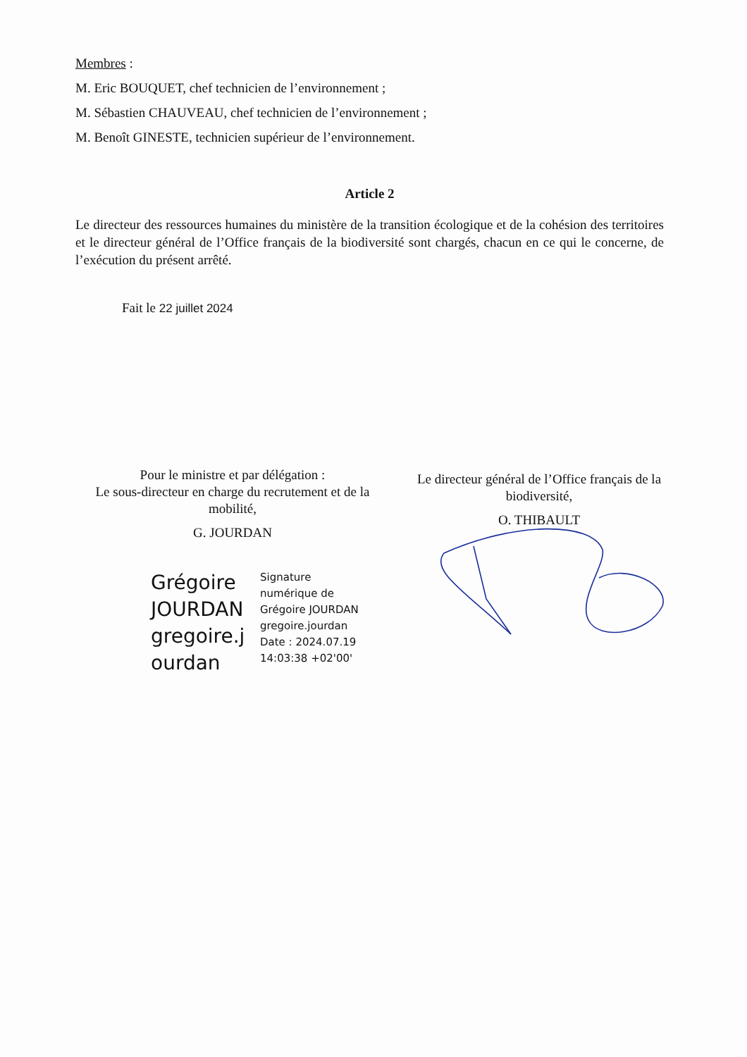Membres :
M. Eric BOUQUET, chef technicien de l’environnement ;
M. Sébastien CHAUVEAU, chef technicien de l’environnement ;
M. Benoît GINESTE, technicien supérieur de l’environnement.
Article 2
Le directeur des ressources humaines du ministère de la transition écologique et de la cohésion des territoires et le directeur général de l’Office français de la biodiversité sont chargés, chacun en ce qui le concerne, de l’exécution du présent arrêté.
Fait le 22 juillet 2024
Pour le ministre et par délégation :
Le sous-directeur en charge du recrutement et de la mobilité,
G. JOURDAN
Le directeur général de l’Office français de la biodiversité,
O. THIBAULT
Grégoire JOURDAN gregoire.j ourdan
Signature numérique de Grégoire JOURDAN gregoire.jourdan Date : 2024.07.19 14:03:38 +02'00'